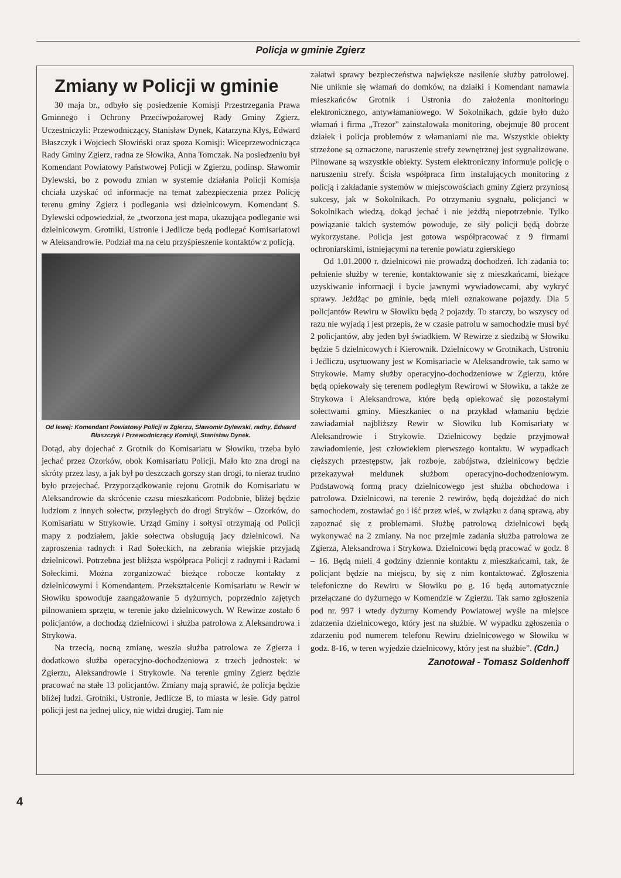Policja w gminie Zgierz
Zmiany w Policji w gminie
30 maja br., odbyło się posiedzenie Komisji Przestrzegania Prawa Gminnego i Ochrony Przeciwpożarowej Rady Gminy Zgierz. Uczestniczyli: Przewodniczący, Stanisław Dynek, Katarzyna Kłys, Edward Błaszczyk i Wojciech Słowiński oraz spoza Komisji: Wiceprzewodnicząca Rady Gminy Zgierz, radna ze Słowika, Anna Tomczak. Na posiedzeniu był Komendant Powiatowy Państwowej Policji w Zgierzu, podinsp. Sławomir Dylewski, bo z powodu zmian w systemie działania Policji Komisja chciała uzyskać od informacje na temat zabezpieczenia przez Policję terenu gminy Zgierz i podlegania wsi dzielnicowym. Komendant S. Dylewski odpowiedział, że „tworzona jest mapa, ukazująca podleganie wsi dzielnicowym. Grotniki, Ustronie i Jedlicze będą podlegać Komisariatowi w Aleksandrowie. Podział ma na celu przyśpieszenie kontaktów z policją.
Od lewej: Komendant Powiatowy Policji w Zgierzu, Sławomir Dylewski, radny, Edward Błaszczyk i Przewodniczący Komisji, Stanisław Dynek.
Dotąd, aby dojechać z Grotnik do Komisariatu w Słowiku, trzeba było jechać przez Ozorków, obok Komisariatu Policji. Mało kto zna drogi na skróty przez lasy, a jak był po deszczach gorszy stan drogi, to nieraz trudno było przejechać. Przyporządkowanie rejonu Grotnik do Komisariatu w Aleksandrowie da skrócenie czasu mieszkańcom Podobnie, bliżej będzie ludziom z innych sołectw, przyległych do drogi Stryków – Ozorków, do Komisariatu w Strykowie. Urząd Gminy i sołtysi otrzymają od Policji mapy z podziałem, jakie sołectwa obsługują jacy dzielnicowi. Na zaproszenia radnych i Rad Sołeckich, na zebrania wiejskie przyjadą dzielnicowi. Potrzebna jest bliższa współpraca Policji z radnymi i Radami Sołeckimi. Można zorganizować bieżące robocze kontakty z dzielnicowymi i Komendantem. Przekształcenie Komisariatu w Rewir w Słowiku spowoduje zaangażowanie 5 dyżurnych, poprzednio zajętych pilnowaniem sprzętu, w terenie jako dzielnicowych. W Rewirze zostało 6 policjantów, a dochodzą dzielnicowi i służba patrolowa z Aleksandrowa i Strykowa.
Na trzecią, nocną zmianę, weszła służba patrolowa ze Zgierza i dodatkowo służba operacyjno-dochodzeniowa z trzech jednostek: w Zgierzu, Aleksandrowie i Strykowie. Na terenie gminy Zgierz będzie pracować na stałe 13 policjantów. Zmiany mają sprawić, że policja będzie bliżej ludzi. Grotniki, Ustronie, Jedlicze B, to miasta w lesie. Gdy patrol policji jest na jednej ulicy, nie widzi drugiej. Tam nie
załatwi sprawy bezpieczeństwa największe nasilenie służby patrolowej. Nie uniknie się włamań do domków, na działki i Komendant namawia mieszkańców Grotnik i Ustronia do założenia monitoringu elektronicznego, antywłamaniowego. W Sokolnikach, gdzie było dużo włamań i firma „Trezor” zainstalowała monitoring, obejmuje 80 procent działek i policja problemów z włamaniami nie ma. Wszystkie obiekty strzeżone są oznaczone, naruszenie strefy zewnętrznej jest sygnalizowane. Pilnowane są wszystkie obiekty. System elektroniczny informuje policję o naruszeniu strefy. Ścisła współpraca firm instalujących monitoring z policją i zakładanie systemów w miejscowościach gminy Zgierz przyniosą sukcesy, jak w Sokolnikach. Po otrzymaniu sygnału, policjanci w Sokolnikach wiedzą, dokąd jechać i nie jeżdżą niepotrzebnie. Tylko powiązanie takich systemów powoduje, ze siły policji będą dobrze wykorzystane. Policja jest gotowa współpracować z 9 firmami ochroniarskimi, istniejącymi na terenie powiatu zgierskiego
Od 1.01.2000 r. dzielnicowi nie prowadzą dochodzeń. Ich zadania to: pełnienie służby w terenie, kontaktowanie się z mieszkańcami, bieżące uzyskiwanie informacji i bycie jawnymi wywiadowcami, aby wykryć sprawy. Jeżdżąc po gminie, będą mieli oznakowane pojazdy. Dla 5 policjantów Rewiru w Słowiku będą 2 pojazdy. To starczy, bo wszyscy od razu nie wyjadą i jest przepis, że w czasie patrolu w samochodzie musi być 2 policjantów, aby jeden był świadkiem. W Rewirze z siedzibą w Słowiku będzie 5 dzielnicowych i Kierownik. Dzielnicowy w Grotnikach, Ustroniu i Jedliczu, usytuowany jest w Komisariacie w Aleksandrowie, tak samo w Strykowie. Mamy służby operacyjno-dochodzeniowe w Zgierzu, które będą opiekowały się terenem podległym Rewirowi w Słowiku, a także ze Strykowa i Aleksandrowa, które będą opiekować się pozostałymi sołectwami gminy. Mieszkaniec o na przykład włamaniu będzie zawiadamiał najbliższy Rewir w Słowiku lub Komisariaty w Aleksandrowie i Strykowie. Dzielnicowy będzie przyjmował zawiadomienie, jest człowiekiem pierwszego kontaktu. W wypadkach cięższych przestępstw, jak rozboje, zabójstwa, dzielnicowy będzie przekazywał meldunek służbom operacyjno-dochodzeniowym. Podstawową formą pracy dzielnicowego jest służba obchodowa i patrolowa. Dzielnicowi, na terenie 2 rewirów, będą dojeżdżać do nich samochodem, zostawiać go i iść przez wieś, w związku z daną sprawą, aby zapoznać się z problemami. Służbę patrolową dzielnicowi będą wykonywać na 2 zmiany. Na noc przejmie zadania służba patrolowa ze Zgierza, Aleksandrowa i Strykowa. Dzielnicowi będą pracować w godz. 8 – 16. Będą mieli 4 godziny dziennie kontaktu z mieszkańcami, tak, że policjant będzie na miejscu, by się z nim kontaktować. Zgłoszenia telefoniczne do Rewiru w Słowiku po g. 16 będą automatycznie przełączane do dyżurnego w Komendzie w Zgierzu. Tak samo zgłoszenia pod nr. 997 i wtedy dyżurny Komendy Powiatowej wyśle na miejsce zdarzenia dzielnicowego, który jest na służbie. W wypadku zgłoszenia o zdarzeniu pod numerem telefonu Rewiru dzielnicowego w Słowiku w godz. 8-16, w teren wyjedzie dzielnicowy, który jest na służbie”. (Cdn.)
Zanotował - Tomasz Soldenhoff
4